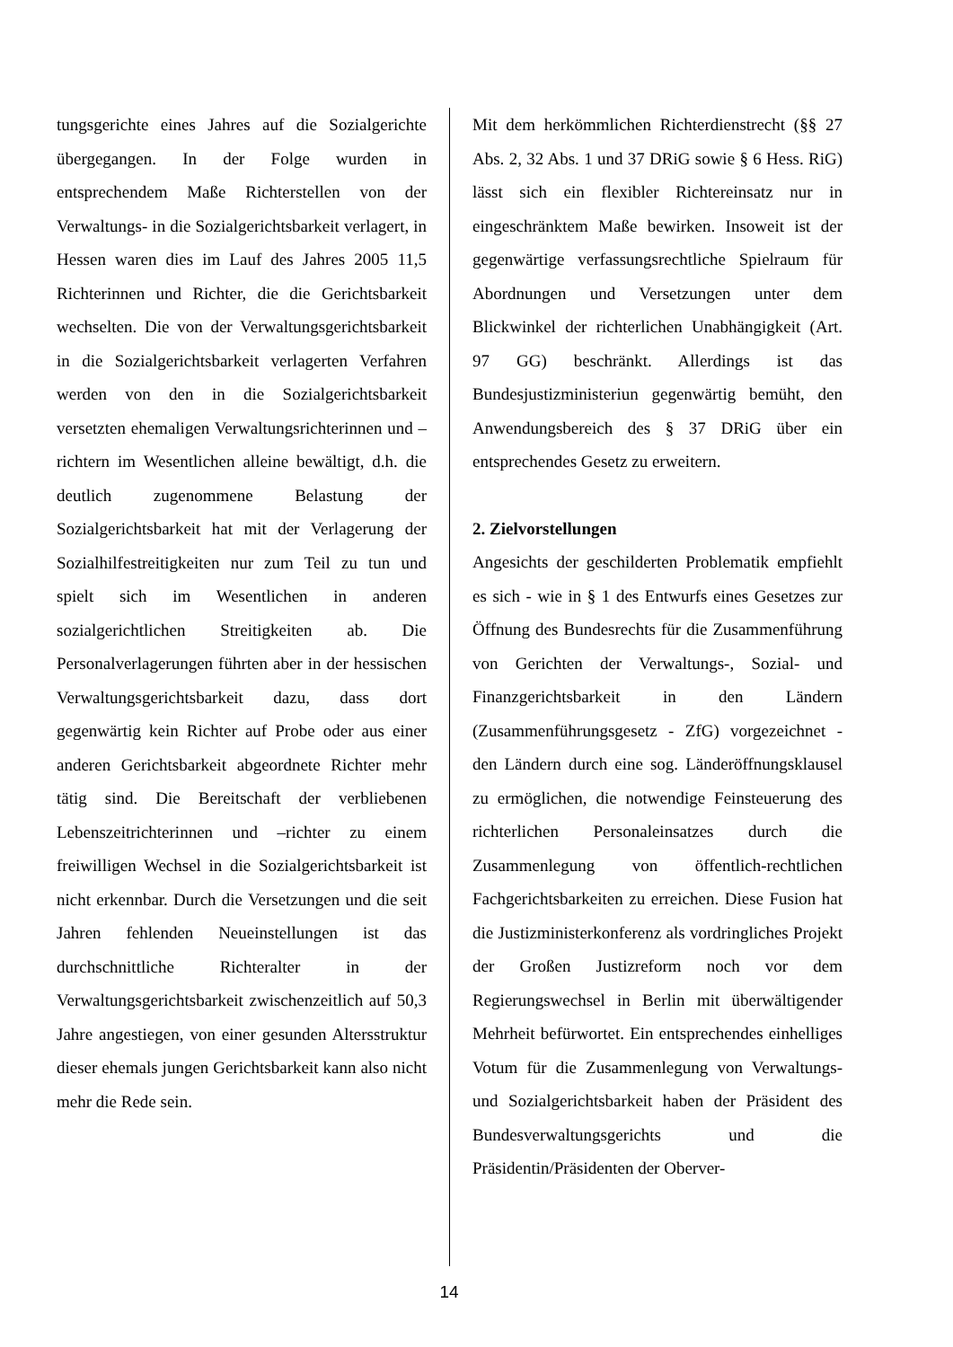tungsgerichte eines Jahres auf die Sozialgerichte übergegangen. In der Folge wurden in entsprechendem Maße Richterstellen von der Verwaltungs- in die Sozialgerichtsbarkeit verlagert, in Hessen waren dies im Lauf des Jahres 2005 11,5 Richterinnen und Richter, die die Gerichtsbarkeit wechselten. Die von der Verwaltungsgerichtsbarkeit in die Sozialgerichtsbarkeit verlagerten Verfahren werden von den in die Sozialgerichtsbarkeit versetzten ehemaligen Verwaltungsrichterinnen und –richtern im Wesentlichen alleine bewältigt, d.h. die deutlich zugenommene Belastung der Sozialgerichtsbarkeit hat mit der Verlagerung der Sozialhilfestreitigkeiten nur zum Teil zu tun und spielt sich im Wesentlichen in anderen sozialgerichtlichen Streitigkeiten ab. Die Personalverlagerungen führten aber in der hessischen Verwaltungsgerichtsbarkeit dazu, dass dort gegenwärtig kein Richter auf Probe oder aus einer anderen Gerichtsbarkeit abgeordnete Richter mehr tätig sind. Die Bereitschaft der verbliebenen Lebenszeitrichterinnen und –richter zu einem freiwilligen Wechsel in die Sozialgerichtsbarkeit ist nicht erkennbar. Durch die Versetzungen und die seit Jahren fehlenden Neueinstellungen ist das durchschnittliche Richteralter in der Verwaltungsgerichtsbarkeit zwischenzeitlich auf 50,3 Jahre angestiegen, von einer gesunden Altersstruktur dieser ehemals jungen Gerichtsbarkeit kann also nicht mehr die Rede sein.
Mit dem herkömmlichen Richterdienstrecht (§§ 27 Abs. 2, 32 Abs. 1 und 37 DRiG sowie § 6 Hess. RiG) lässt sich ein flexibler Richtereinsatz nur in eingeschränktem Maße bewirken. Insoweit ist der gegenwärtige verfassungsrechtliche Spielraum für Abordnungen und Versetzungen unter dem Blickwinkel der richterlichen Unabhängigkeit (Art. 97 GG) beschränkt. Allerdings ist das Bundesjustizministeriun gegenwärtig bemüht, den Anwendungsbereich des § 37 DRiG über ein entsprechendes Gesetz zu erweitern.
2. Zielvorstellungen
Angesichts der geschilderten Problematik empfiehlt es sich - wie in § 1 des Entwurfs eines Gesetzes zur Öffnung des Bundesrechts für die Zusammenführung von Gerichten der Verwaltungs-, Sozial- und Finanzgerichtsbarkeit in den Ländern (Zusammenführungsgesetz - ZfG) vorgezeichnet - den Ländern durch eine sog. Länderöffnungsklausel zu ermöglichen, die notwendige Feinsteuerung des richterlichen Personaleinsatzes durch die Zusammenlegung von öffentlich-rechtlichen Fachgerichtsbarkeiten zu erreichen. Diese Fusion hat die Justizministerkonferenz als vordringliches Projekt der Großen Justizreform noch vor dem Regierungswechsel in Berlin mit überwältigender Mehrheit befürwortet. Ein entsprechendes einhelliges Votum für die Zusammenlegung von Verwaltungs- und Sozialgerichtsbarkeit haben der Präsident des Bundesverwaltungsgerichts und die Präsidentin/Präsidenten der Oberver-
14